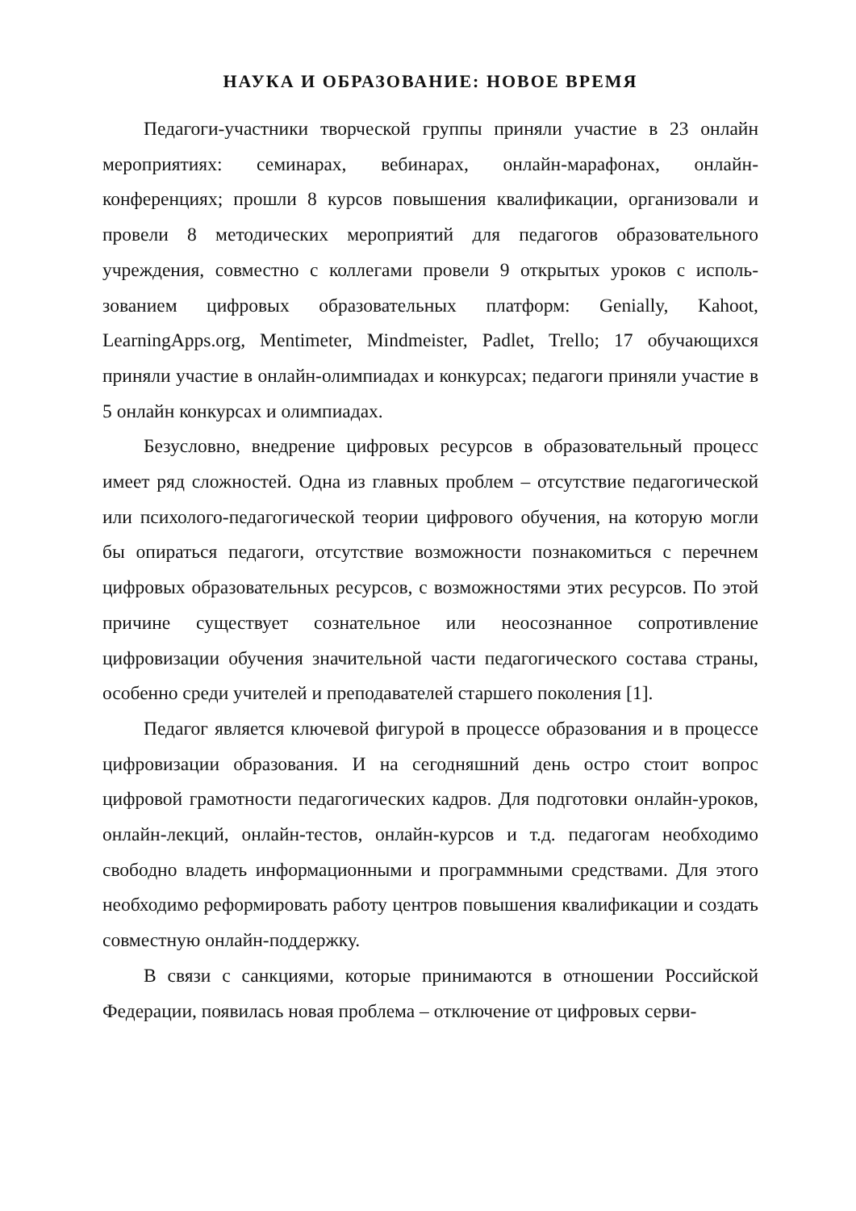НАУКА И ОБРАЗОВАНИЕ: НОВОЕ ВРЕМЯ
Педагоги-участники творческой группы приняли участие в 23 онлайн мероприятиях: семинарах, вебинарах, онлайн-марафонах, онлайн-конференциях; прошли 8 курсов повышения квалификации, организовали и провели 8 методических мероприятий для педагогов образовательного учреждения, совместно с коллегами провели 9 открытых уроков с исполь­зованием цифровых образовательных платформ: Genially, Kahoot, LearningApps.org, Mentimeter, Mindmeister, Padlet, Trello; 17 обучающихся приняли участие в онлайн-олимпиадах и конкурсах; педагоги приняли уча­стие в 5 онлайн конкурсах и олимпиадах.
Безусловно, внедрение цифровых ресурсов в образовательный про­цесс имеет ряд сложностей. Одна из главных проблем – отсутствие педаго­гической или психолого-педагогической теории цифрового обучения, на которую могли бы опираться педагоги, отсутствие возможности познако­миться с перечнем цифровых образовательных ресурсов, с возможностями этих ресурсов. По этой причине существует сознательное или неосознан­ное сопротивление цифровизации обучения значительной части педагоги­ческого состава страны, особенно среди учителей и преподавателей стар­шего поколения [1].
Педагог является ключевой фигурой в процессе образования и в про­цессе цифровизации образования. И на сегодняшний день остро стоит во­прос цифровой грамотности педагогических кадров. Для подготовки он­лайн-уроков, онлайн-лекций, онлайн-тестов, онлайн-курсов и т.д. педаго­гам необходимо свободно владеть информационными и программными средствами. Для этого необходимо реформировать работу центров повы­шения квалификации и создать совместную онлайн-поддержку.
В связи с санкциями, которые принимаются в отношении Российской Федерации, появилась новая проблема – отключение от цифровых серви-